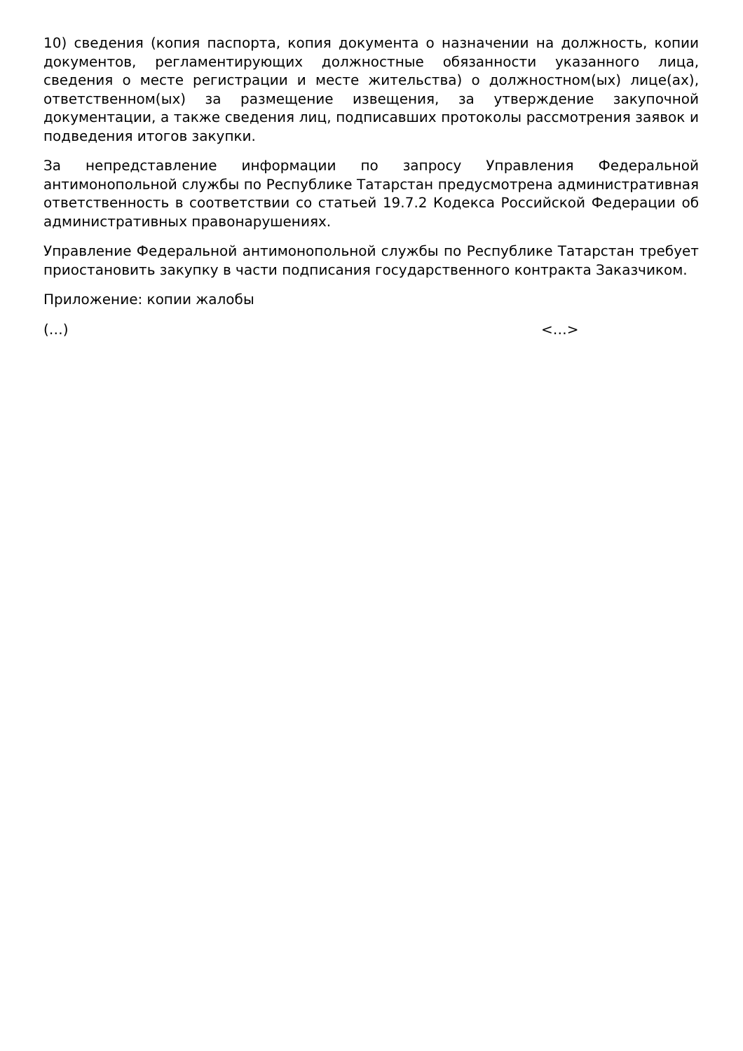10) сведения (копия паспорта, копия документа о назначении на должность, копии документов, регламентирующих должностные обязанности указанного лица, сведения о месте регистрации и месте жительства) о должностном(ых) лице(ах), ответственном(ых) за размещение извещения, за утверждение закупочной документации, а также сведения лиц, подписавших протоколы рассмотрения заявок и подведения итогов закупки.
За непредставление информации по запросу Управления Федеральной антимонопольной службы по Республике Татарстан предусмотрена административная ответственность в соответствии со статьей 19.7.2 Кодекса Российской Федерации об административных правонарушениях.
Управление Федеральной антимонопольной службы по Республике Татарстан требует приостановить закупку в части подписания государственного контракта Заказчиком.
Приложение: копии жалобы
(…) <…>